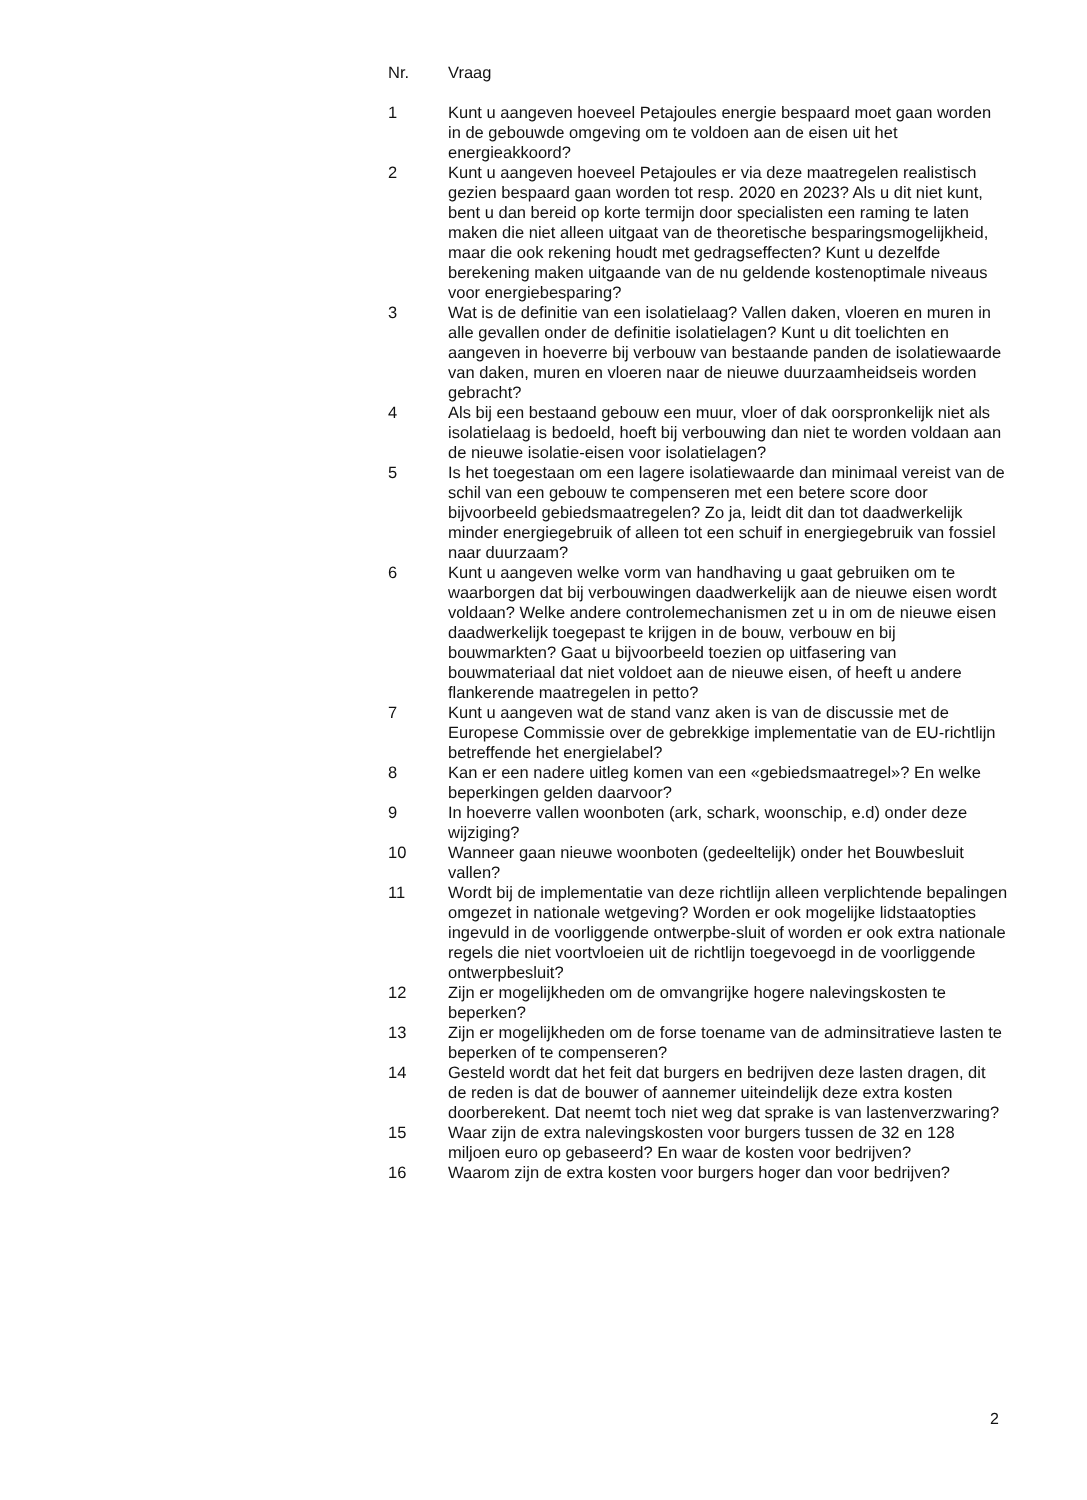| Nr. | Vraag |
| --- | --- |
| 1 | Kunt u aangeven hoeveel Petajoules energie bespaard moet gaan worden in de gebouwde omgeving om te voldoen aan de eisen uit het energieakkoord? |
| 2 | Kunt u aangeven hoeveel Petajoules er via deze maatregelen realistisch gezien bespaard gaan worden tot resp. 2020 en 2023? Als u dit niet kunt, bent u dan bereid op korte termijn door specialisten een raming te laten maken die niet alleen uitgaat van de theoretische besparingsmogelijkheid, maar die ook rekening houdt met gedragseffecten? Kunt u dezelfde berekening maken uitgaande van de nu geldende kostenoptimale niveaus voor energiebesparing? |
| 3 | Wat is de definitie van een isolatielaag? Vallen daken, vloeren en muren in alle gevallen onder de definitie isolatielagen? Kunt u dit toelichten en aangeven in hoeverre bij verbouw van bestaande panden de isolatiewaarde van daken, muren en vloeren naar de nieuwe duurzaamheidseis worden gebracht? |
| 4 | Als bij een bestaand gebouw een muur, vloer of dak oorspronkelijk niet als isolatielaag is bedoeld, hoeft bij verbouwing dan niet te worden voldaan aan de nieuwe isolatie-eisen voor isolatielagen? |
| 5 | Is het toegestaan om een lagere isolatiewaarde dan minimaal vereist van de schil van een gebouw te compenseren met een betere score door bijvoorbeeld gebiedsmaatregelen? Zo ja, leidt dit dan tot daadwerkelijk minder energiegebruik of alleen tot een schuif in energiegebruik van fossiel naar duurzaam? |
| 6 | Kunt u aangeven welke vorm van handhaving u gaat gebruiken om te waarborgen dat bij verbouwingen daadwerkelijk aan de nieuwe eisen wordt voldaan? Welke andere controlemechanismen zet u in om de nieuwe eisen daadwerkelijk toegepast te krijgen in de bouw, verbouw en bij bouwmarkten? Gaat u bijvoorbeeld toezien op uitfasering van bouwmateriaal dat niet voldoet aan de nieuwe eisen, of heeft u andere flankerende maatregelen in petto? |
| 7 | Kunt u aangeven wat de stand vanz aken is van de discussie met de Europese Commissie over de gebrekkige implementatie van de EU-richtlijn betreffende het energielabel? |
| 8 | Kan er een nadere uitleg komen van een «gebiedsmaatregel»? En welke beperkingen gelden daarvoor? |
| 9 | In hoeverre vallen woonboten (ark, schark, woonschip, e.d) onder deze wijziging? |
| 10 | Wanneer gaan nieuwe woonboten (gedeeltelijk) onder het Bouwbesluit vallen? |
| 11 | Wordt bij de implementatie van deze richtlijn alleen verplichtende bepalingen omgezet in nationale wetgeving? Worden er ook mogelijke lidstaatopties ingevuld in de voorliggende ontwerpbe-sluit of worden er ook extra nationale regels die niet voortvloeien uit de richtlijn toegevoegd in de voorliggende ontwerpbesluit? |
| 12 | Zijn er mogelijkheden om de omvangrijke hogere nalevingskosten te beperken? |
| 13 | Zijn er mogelijkheden om de forse toename van de adminsitratieve lasten te beperken of te compenseren? |
| 14 | Gesteld wordt dat het feit dat burgers en bedrijven deze lasten dragen, dit de reden is dat de bouwer of aannemer uiteindelijk deze extra kosten doorberekent. Dat neemt toch niet weg dat sprake is van lastenverzwaring? |
| 15 | Waar zijn de extra nalevingskosten voor burgers tussen de 32 en 128 miljoen euro op gebaseerd? En waar de kosten voor bedrijven? |
| 16 | Waarom zijn de extra kosten voor burgers hoger dan voor bedrijven? |
2